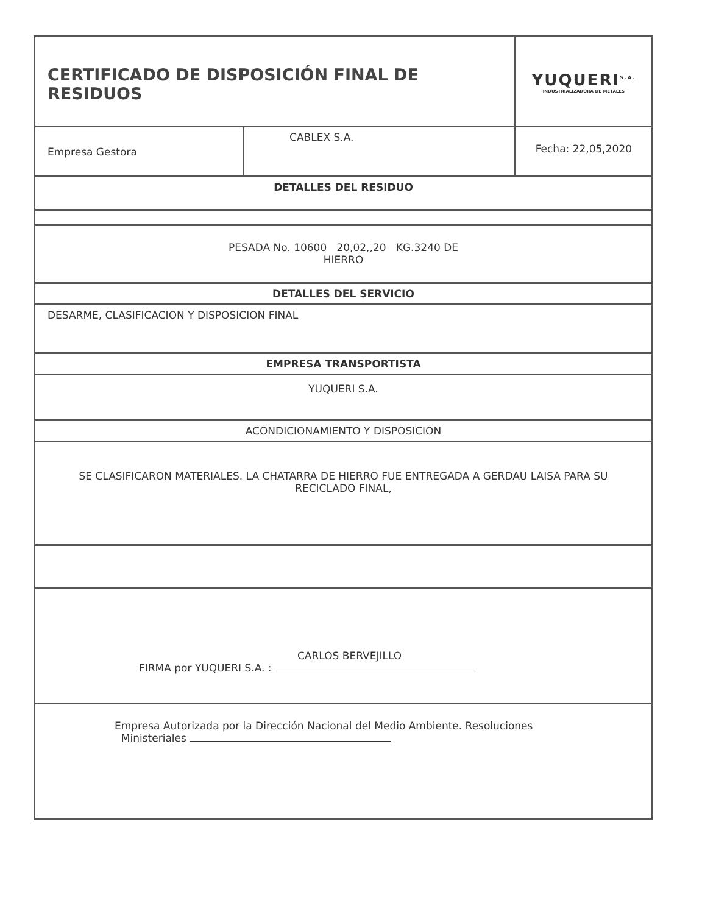| CERTIFICADO DE DISPOSICIÓN FINAL DE RESIDUOS | | YUQUERI<sup>S.A.</sup> INDUSTRIALIZADORA DE METALES |
| Empresa Gestora | CABLEX S.A. | Fecha: 22,05,2020 |
| DETALLES DEL RESIDUO | | |
| PESADA No. 10600 20,02,,20 KG.3240 DE HIERRO | | |
| DETALLES DEL SERVICIO | | |
| DESARME, CLASIFICACION Y DISPOSICION FINAL | | |
| EMPRESA TRANSPORTISTA | | |
| YUQUERI S.A. | | |
| ACONDICIONAMIENTO Y DISPOSICION | | |
| SE CLASIFICARON MATERIALES. LA CHATARRA DE HIERRO FUE ENTREGADA A GERDAU LAISA PARA SU RECICLADO FINAL, | | |
| CARLOS BERVEJILLO FIRMA por YUQUERI S.A. : | | |
| Empresa Autorizada por la Dirección Nacional del Medio Ambiente. Resoluciones Ministeriales | | |